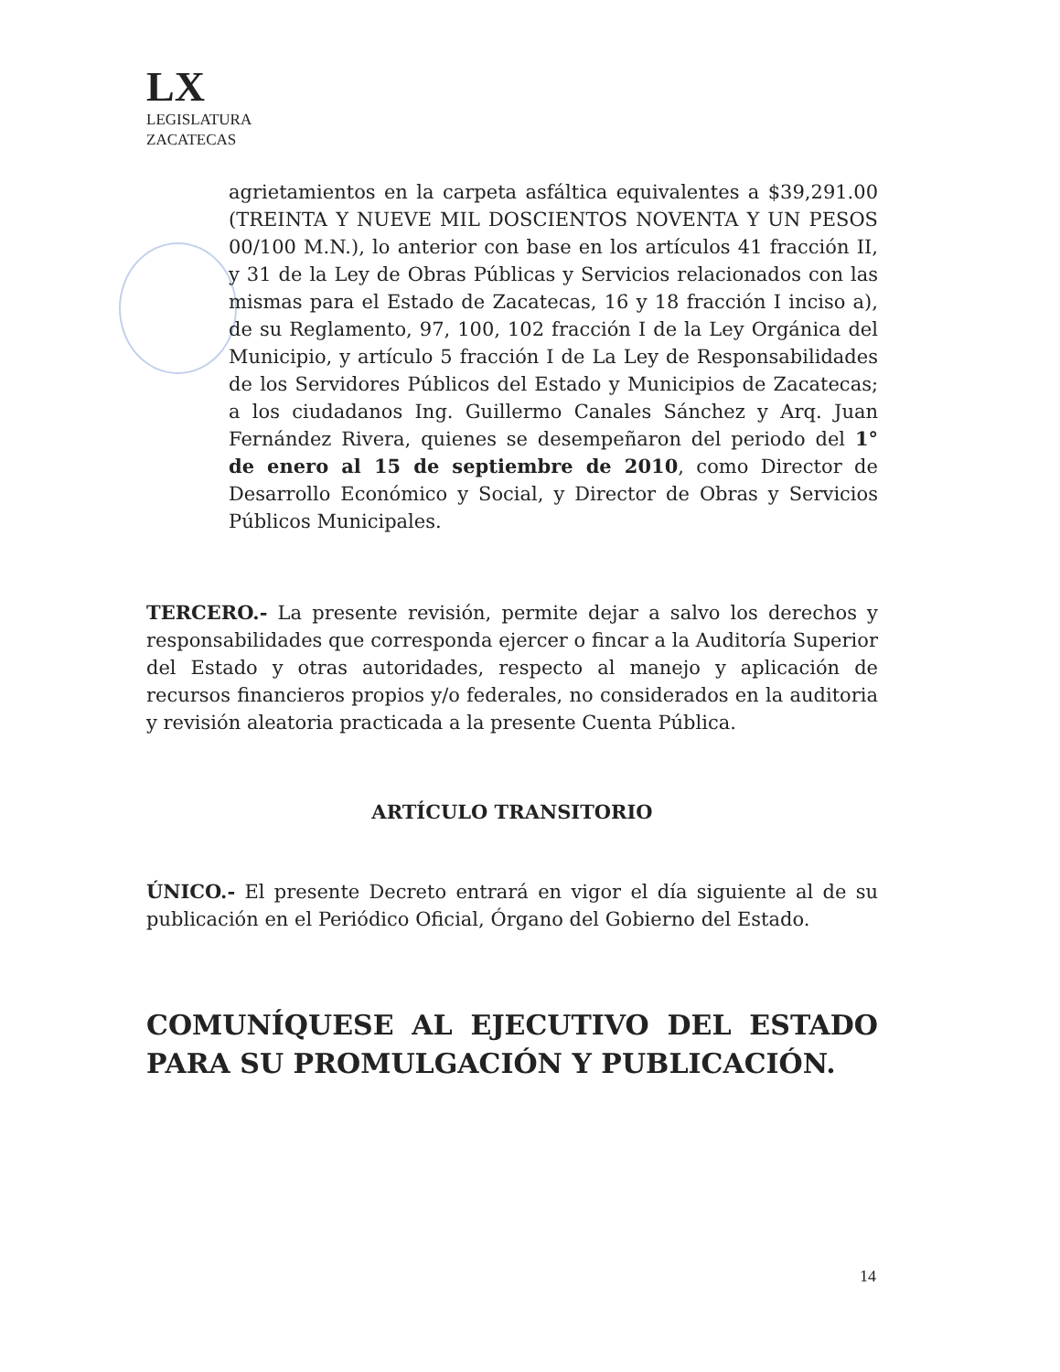LX
LEGISLATURA
ZACATECAS
agrietamientos en la carpeta asfáltica equivalentes a $39,291.00 (TREINTA Y NUEVE MIL DOSCIENTOS NOVENTA Y UN PESOS 00/100 M.N.), lo anterior con base en los artículos 41 fracción II, y 31 de la Ley de Obras Públicas y Servicios relacionados con las mismas para el Estado de Zacatecas, 16 y 18 fracción I inciso a), de su Reglamento, 97, 100, 102 fracción I de la Ley Orgánica del Municipio, y artículo 5 fracción I de La Ley de Responsabilidades de los Servidores Públicos del Estado y Municipios de Zacatecas; a los ciudadanos Ing. Guillermo Canales Sánchez y Arq. Juan Fernández Rivera, quienes se desempeñaron del periodo del 1° de enero al 15 de septiembre de 2010, como Director de Desarrollo Económico y Social, y Director de Obras y Servicios Públicos Municipales.
TERCERO.- La presente revisión, permite dejar a salvo los derechos y responsabilidades que corresponda ejercer o fincar a la Auditoría Superior del Estado y otras autoridades, respecto al manejo y aplicación de recursos financieros propios y/o federales, no considerados en la auditoria y revisión aleatoria practicada a la presente Cuenta Pública.
ARTÍCULO TRANSITORIO
ÚNICO.- El presente Decreto entrará en vigor el día siguiente al de su publicación en el Periódico Oficial, Órgano del Gobierno del Estado.
COMUNÍQUESE AL EJECUTIVO DEL ESTADO PARA SU PROMULGACIÓN Y PUBLICACIÓN.
14